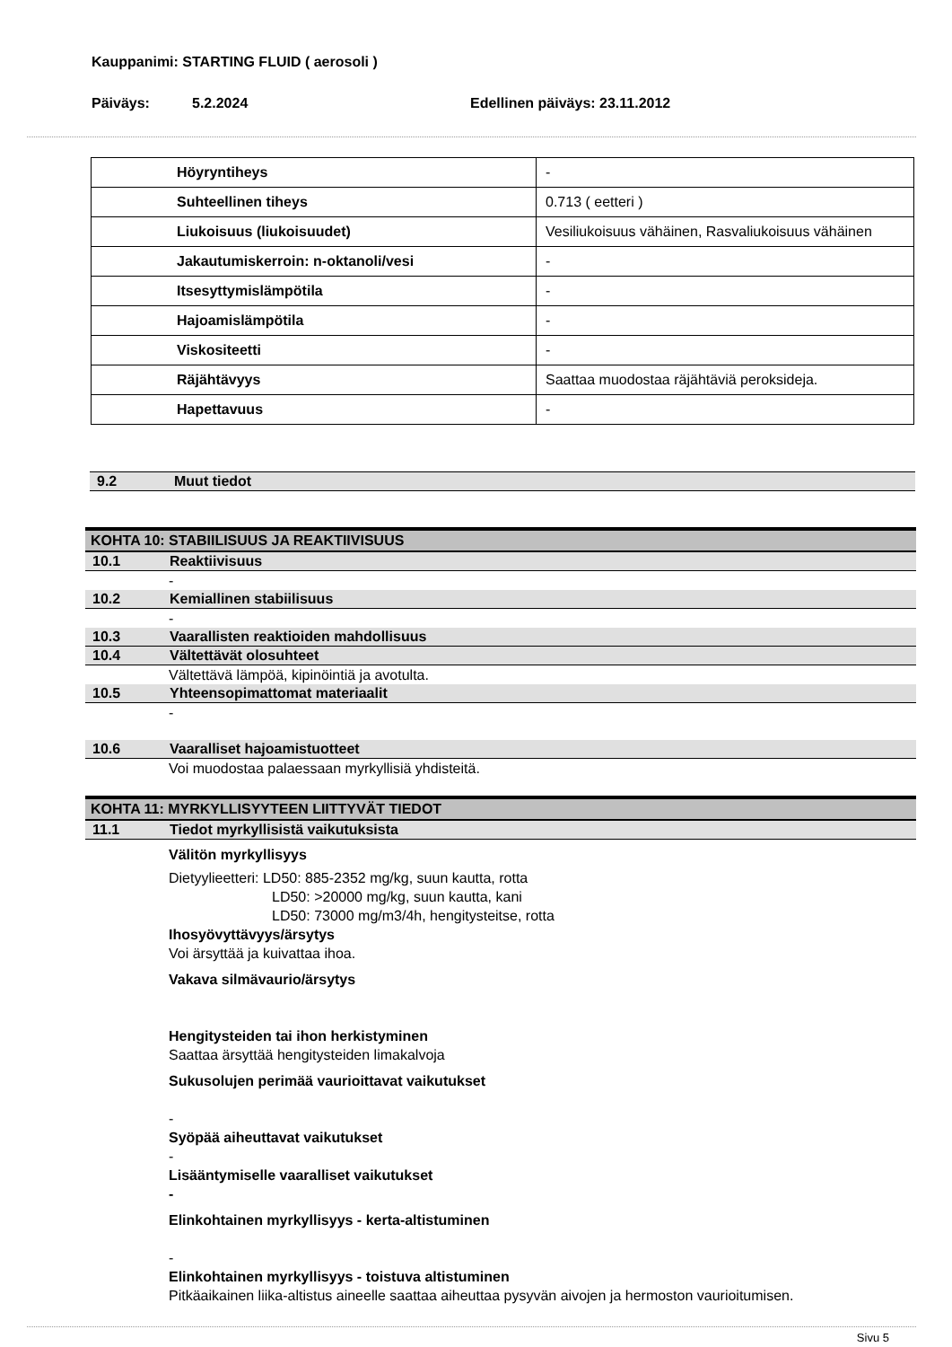Kauppanimi: STARTING FLUID ( aerosoli )
Päiväys: 5.2.2024 Edellinen päiväys: 23.11.2012
| Höyryntiheys | - |
| Suhteellinen tiheys | 0.713 ( eetteri ) |
| Liukoisuus (liukoisuudet) | Vesiliukoisuus vähäinen, Rasvaliukoisuus vähäinen |
| Jakautumiskerroin: n-oktanoli/vesi | - |
| Itsesyttymislämpötila | - |
| Hajoamislämpötila | - |
| Viskositeetti | - |
| Räjähtävyys | Saattaa muodostaa räjähtäviä peroksideja. |
| Hapettavuus | - |
9.2 Muut tiedot
KOHTA 10: STABIILISUUS JA REAKTIIVISUUS
10.1 Reaktiivisuus
-
10.2 Kemiallinen stabiilisuus
-
10.3 Vaarallisten reaktioiden mahdollisuus
10.4 Vältettävät olosuhteet
Vältettävä lämpöä, kipinöintiä ja avotulta.
10.5 Yhteensopimattomat materiaalit
-
10.6 Vaaralliset hajoamistuotteet
Voi muodostaa palaessaan myrkyllisiä yhdisteitä.
KOHTA 11: MYRKYLLISYYTEEN LIITTYVÄT TIEDOT
11.1 Tiedot myrkyllisistä vaikutuksista
Välitön myrkyllisyys
Dietyylieetteri: LD50: 885-2352 mg/kg, suun kautta, rotta
LD50: >20000 mg/kg, suun kautta, kani
LD50: 73000 mg/m3/4h, hengitysteitse, rotta
Ihosyövyttävyys/ärsytys
Voi ärsyttää ja kuivattaa ihoa.
Vakava silmävaurio/ärsytys
Hengitysteiden tai ihon herkistyminen
Saattaa ärsyttää hengitysteiden limakalvoja
Sukusolujen perimää vaurioittavat vaikutukset
-
Syöpää aiheuttavat vaikutukset
-
Lisääntymiselle vaaralliset vaikutukset
-
Elinkohtainen myrkyllisyys - kerta-altistuminen
-
Elinkohtainen myrkyllisyys - toistuva altistuminen
Pitkäaikainen liika-altistus aineelle saattaa aiheuttaa pysyvän aivojen ja hermoston vaurioitumisen.
Sivu 5